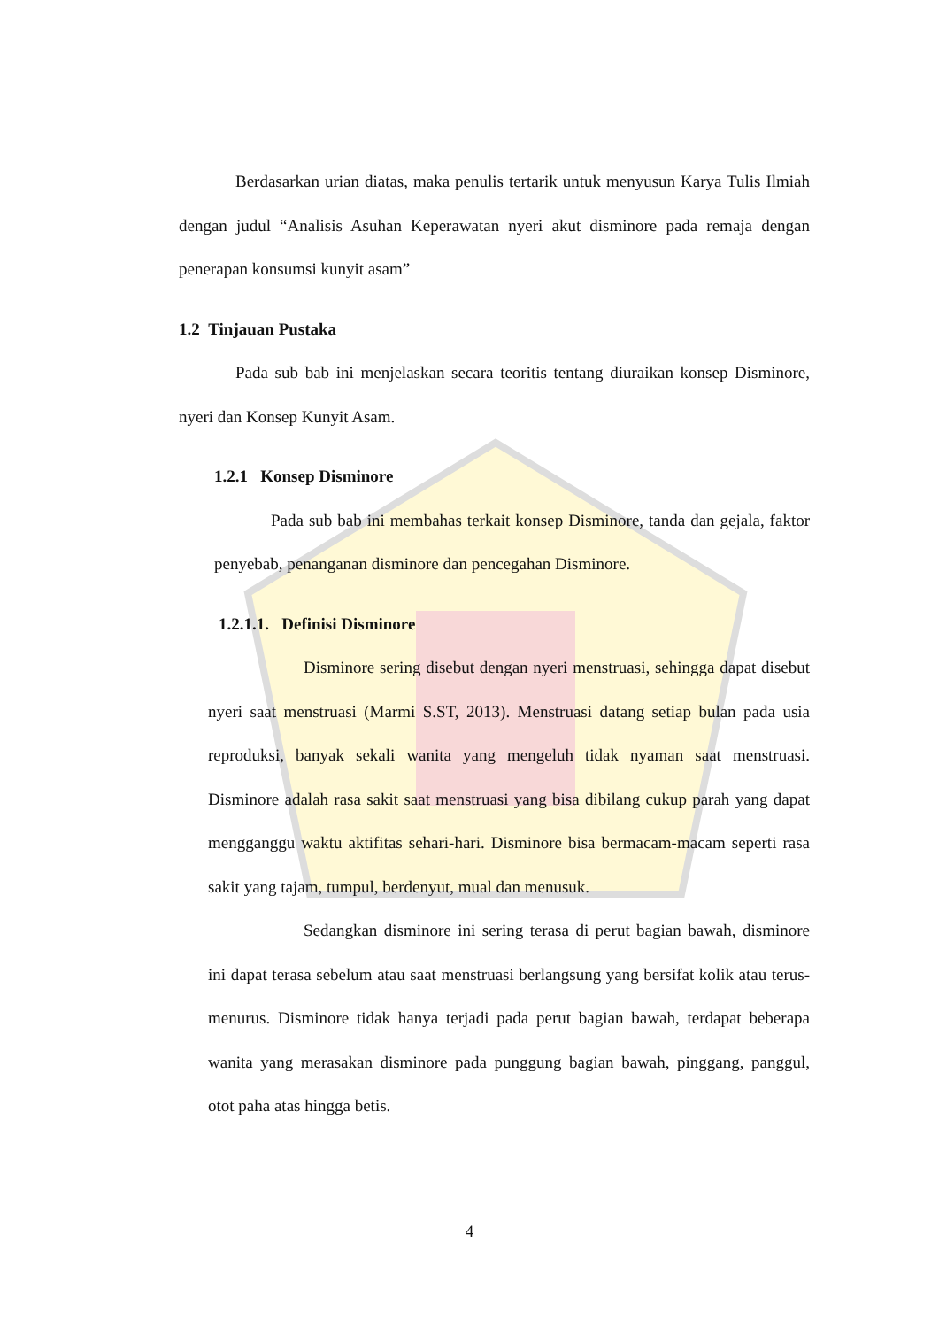Berdasarkan urian diatas, maka penulis tertarik untuk menyusun Karya Tulis Ilmiah dengan judul “Analisis Asuhan Keperawatan nyeri akut disminore pada remaja dengan penerapan konsumsi kunyit asam”
1.2 Tinjauan Pustaka
Pada sub bab ini menjelaskan secara teoritis tentang diuraikan konsep Disminore, nyeri dan Konsep Kunyit Asam.
1.2.1 Konsep Disminore
Pada sub bab ini membahas terkait konsep Disminore, tanda dan gejala, faktor penyebab, penanganan disminore dan pencegahan Disminore.
1.2.1.1. Definisi Disminore
Disminore sering disebut dengan nyeri menstruasi, sehingga dapat disebut nyeri saat menstruasi (Marmi S.ST, 2013). Menstruasi datang setiap bulan pada usia reproduksi, banyak sekali wanita yang mengeluh tidak nyaman saat menstruasi. Disminore adalah rasa sakit saat menstruasi yang bisa dibilang cukup parah yang dapat mengganggu waktu aktifitas sehari-hari. Disminore bisa bermacam-macam seperti rasa sakit yang tajam, tumpul, berdenyut, mual dan menusuk.
Sedangkan disminore ini sering terasa di perut bagian bawah, disminore ini dapat terasa sebelum atau saat menstruasi berlangsung yang bersifat kolik atau terus-menurus. Disminore tidak hanya terjadi pada perut bagian bawah, terdapat beberapa wanita yang merasakan disminore pada punggung bagian bawah, pinggang, panggul, otot paha atas hingga betis.
4